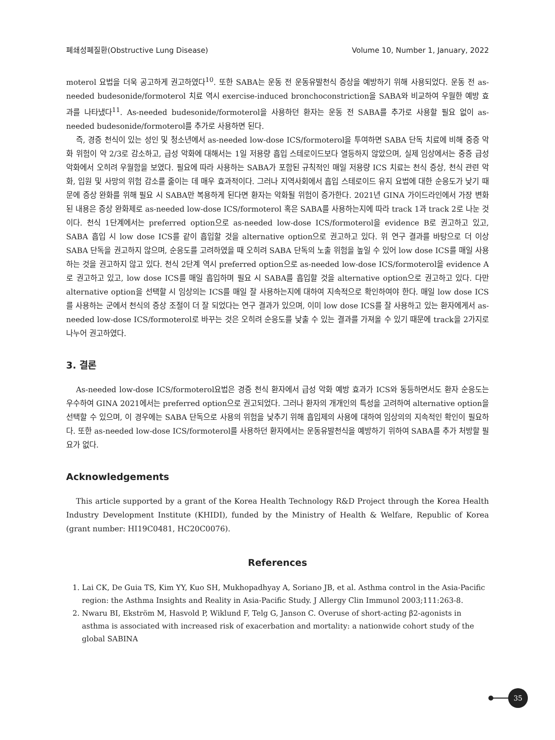폐쇄성폐질환(Obstructive Lung Disease) Volume 10, Number 1, January, 2022
moterol 요법을 더욱 공고하게 권고하였다<sup>10</sup>. 또한 SABA는 운동 전 운동유발천식 증상을 예방하기 위해 사용되었다. 운동 전 as-needed budesonide/formoterol 치료 역시 exercise-induced bronchoconstriction을 SABA와 비교하여 우월한 예방 효과를 나타냈다<sup>11</sup>. As-needed budesonide/formoterol을 사용하던 환자는 운동 전 SABA를 추가로 사용할 필요 없이 as-needed budesonide/formoterol를 추가로 사용하면 된다.
즉, 경증 천식이 있는 성인 및 청소년에서 as-needed low-dose ICS/formoterol을 투여하면 SABA 단독 치료에 비해 중증 악화 위험이 약 2/3로 감소하고, 급성 악화에 대해서는 1일 저용량 흡입 스테로이드보다 열등하지 않았으며, 실제 임상에서는 중증 급성 악화에서 오히려 우월함을 보였다. 필요에 따라 사용하는 SABA가 포함된 규칙적인 매일 저용량 ICS 치료는 천식 증상, 천식 관련 악화, 입원 및 사망의 위험 감소를 줄이는 데 매우 효과적이다. 그러나 지역사회에서 흡입 스테로이드 유지 요법에 대한 순응도가 낮기 때문에 증상 완화를 위해 필요 시 SABA만 복용하게 된다면 환자는 악화될 위험이 증가한다. 2021년 GINA 가이드라인에서 가장 변화된 내용은 증상 완화제로 as-needed low-dose ICS/formoterol 혹은 SABA를 사용하는지에 따라 track 1과 track 2로 나눈 것이다. 천식 1단계에서는 preferred option으로 as-needed low-dose ICS/formoterol을 evidence B로 권고하고 있고, SABA 흡입 시 low dose ICS를 같이 흡입할 것을 alternative option으로 권고하고 있다. 위 연구 결과를 바탕으로 더 이상 SABA 단독을 권고하지 않으며, 순응도를 고려하였을 때 오히려 SABA 단독의 노출 위험을 높일 수 있어 low dose ICS를 매일 사용하는 것을 권고하지 않고 있다. 천식 2단계 역시 preferred option으로 as-needed low-dose ICS/formoterol을 evidence A로 권고하고 있고, low dose ICS를 매일 흡입하며 필요 시 SABA를 흡입할 것을 alternative option으로 권고하고 있다. 다만 alternative option을 선택할 시 임상의는 ICS를 매일 잘 사용하는지에 대하여 지속적으로 확인하여야 한다. 매일 low dose ICS를 사용하는 군에서 천식의 증상 조절이 더 잘 되었다는 연구 결과가 있으며, 이미 low dose ICS를 잘 사용하고 있는 환자에게서 as-needed low-dose ICS/formoterol로 바꾸는 것은 오히려 순응도를 낮출 수 있는 결과를 가져올 수 있기 때문에 track을 2가지로 나누어 권고하였다.
3. 결론
As-needed low-dose ICS/formoterol요법은 경증 천식 환자에서 급성 악화 예방 효과가 ICS와 동등하면서도 환자 순응도는 우수하여 GINA 2021에서는 preferred option으로 권고되었다. 그러나 환자의 개개인의 특성을 고려하여 alternative option을 선택할 수 있으며, 이 경우에는 SABA 단독으로 사용의 위험을 낮추기 위해 흡입제의 사용에 대하여 임상의의 지속적인 확인이 필요하다. 또한 as-needed low-dose ICS/formoterol를 사용하던 환자에서는 운동유발천식을 예방하기 위하여 SABA를 추가 처방할 필요가 없다.
Acknowledgements
This article supported by a grant of the Korea Health Technology R&D Project through the Korea Health Industry Development Institute (KHIDI), funded by the Ministry of Health & Welfare, Republic of Korea (grant number: HI19C0481, HC20C0076).
References
1. Lai CK, De Guia TS, Kim YY, Kuo SH, Mukhopadhyay A, Soriano JB, et al. Asthma control in the Asia-Pacific region: the Asthma Insights and Reality in Asia-Pacific Study. J Allergy Clin Immunol 2003;111:263-8.
2. Nwaru BI, Ekström M, Hasvold P, Wiklund F, Telg G, Janson C. Overuse of short-acting β2-agonists in asthma is associated with increased risk of exacerbation and mortality: a nationwide cohort study of the global SABINA
35